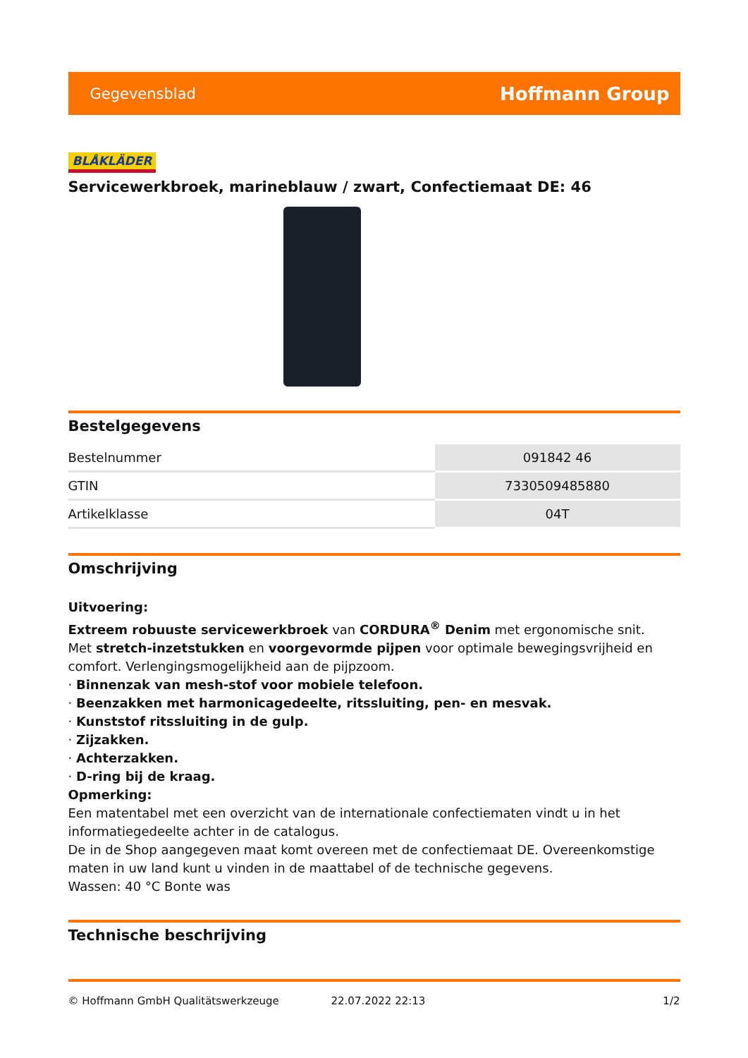Gegevensblad Hoffmann Group
BLÅKLÄDER
Servicewerkbroek, marineblauw / zwart, Confectiemaat DE: 46
Bestelgegevens
| Bestelnummer | 091842 46 |
| GTIN | 7330509485880 |
| Artikelklasse | 04T |
Omschrijving
Uitvoering:
Extreem robuuste servicewerkbroek van CORDURA<sup>®</sup> Denim met ergonomische snit.
Met stretch-inzetstukken en voorgevormde pijpen voor optimale bewegingsvrijheid en comfort. Verlengingsmogelijkheid aan de pijpzoom.
· Binnenzak van mesh-stof voor mobiele telefoon.
· Beenzakken met harmonicagedeelte, ritssluiting, pen- en mesvak.
· Kunststof ritssluiting in de gulp.
· Zijzakken.
· Achterzakken.
· D-ring bij de kraag.
Opmerking:
Een matentabel met een overzicht van de internationale confectiematen vindt u in het informatiegedeelte achter in de catalogus.
De in de Shop aangegeven maat komt overeen met de confectiemaat DE. Overeenkomstige maten in uw land kunt u vinden in de maattabel of de technische gegevens.
Wassen: 40 °C Bonte was
Technische beschrijving
© Hoffmann GmbH Qualitätswerkzeuge 22.07.2022 22:13 1/2